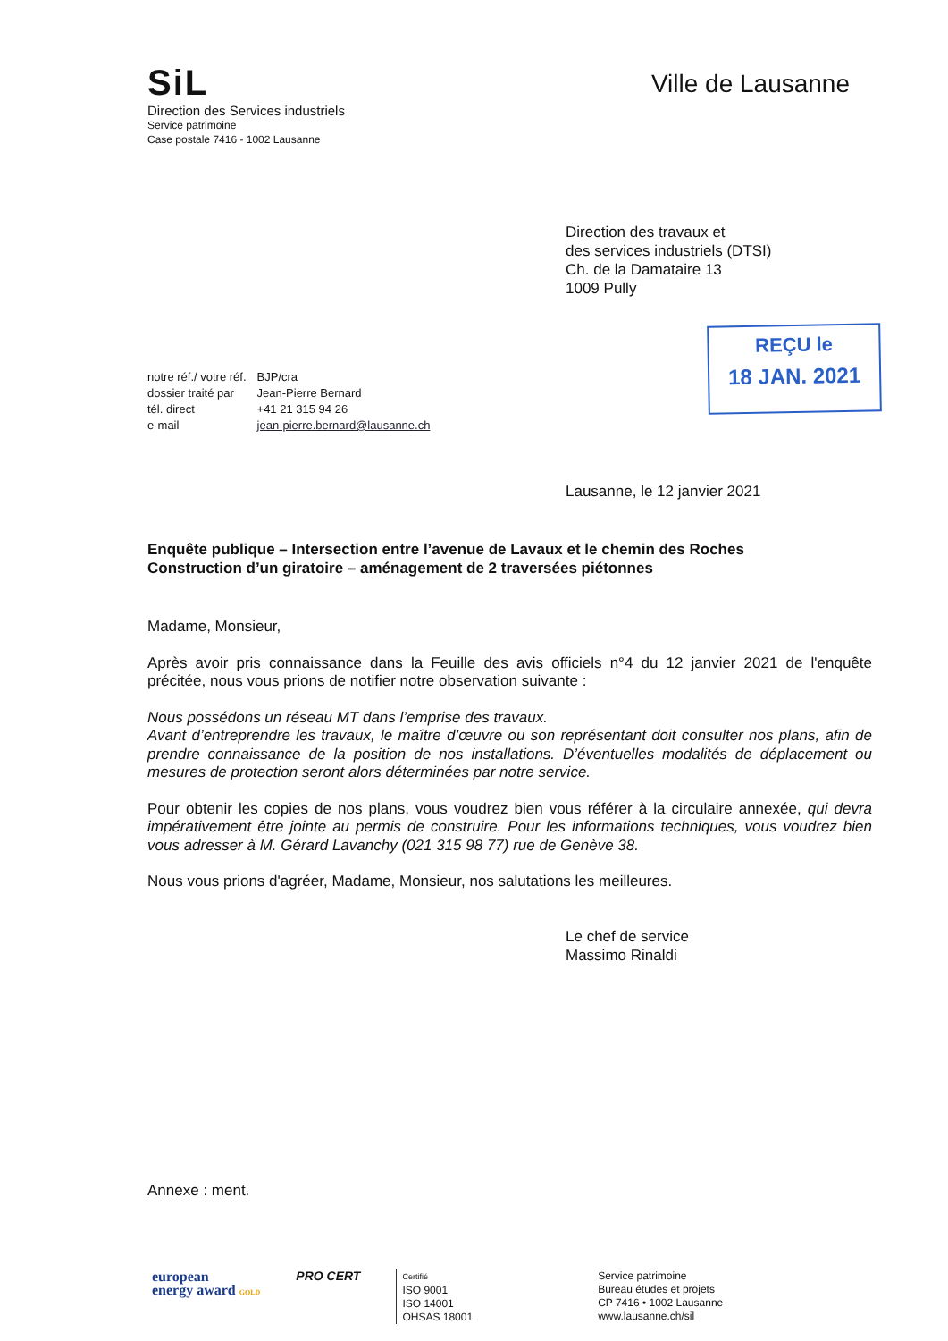SiL
Direction des Services industriels
Service patrimoine
Case postale 7416 - 1002 Lausanne
Ville de Lausanne
Direction des travaux et
des services industriels (DTSI)
Ch. de la Damataire 13
1009 Pully
| notre réf./ votre réf. | BJP/cra |
| dossier traité par | Jean-Pierre Bernard |
| tél. direct | +41 21 315 94 26 |
| e-mail | jean-pierre.bernard@lausanne.ch |
REÇU le
18 JAN. 2021
Lausanne, le 12 janvier 2021
Enquête publique – Intersection entre l’avenue de Lavaux et le chemin des Roches
Construction d’un giratoire – aménagement de 2 traversées piétonnes
Madame, Monsieur,
Après avoir pris connaissance dans la Feuille des avis officiels n°4 du 12 janvier 2021 de l'enquête précitée, nous vous prions de notifier notre observation suivante :
Nous possédons un réseau MT dans l’emprise des travaux.
Avant d’entreprendre les travaux, le maître d’œuvre ou son représentant doit consulter nos plans, afin de prendre connaissance de la position de nos installations. D’éventuelles modalités de déplacement ou mesures de protection seront alors déterminées par notre service.
Pour obtenir les copies de nos plans, vous voudrez bien vous référer à la circulaire annexée, qui devra impérativement être jointe au permis de construire. Pour les informations techniques, vous voudrez bien vous adresser à M. Gérard Lavanchy (021 315 98 77) rue de Genève 38.
Nous vous prions d'agréer, Madame, Monsieur, nos salutations les meilleures.
Le chef de service
Massimo Rinaldi
Annexe : ment.
european
energy award GOLD
PRO CERT
Certifié
ISO 9001
ISO 14001
OHSAS 18001
Service patrimoine
Bureau études et projets
CP 7416 • 1002 Lausanne
www.lausanne.ch/sil